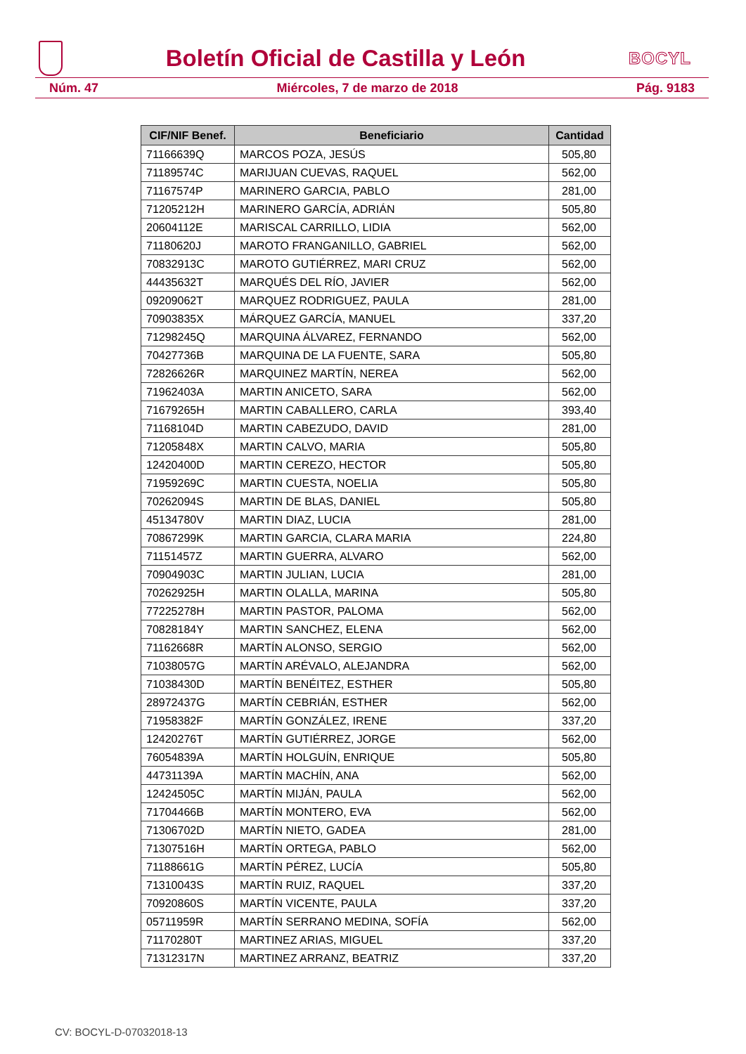Boletín Oficial de Castilla y León
BOCYL
Núm. 47 Miércoles, 7 de marzo de 2018 Pág. 9183
| CIF/NIF Benef. | Beneficiario | Cantidad |
| --- | --- | --- |
| 71166639Q | MARCOS POZA, JESÚS | 505,80 |
| 71189574C | MARIJUAN CUEVAS, RAQUEL | 562,00 |
| 71167574P | MARINERO GARCIA, PABLO | 281,00 |
| 71205212H | MARINERO GARCÍA, ADRIÁN | 505,80 |
| 20604112E | MARISCAL CARRILLO, LIDIA | 562,00 |
| 71180620J | MAROTO FRANGANILLO, GABRIEL | 562,00 |
| 70832913C | MAROTO GUTIÉRREZ, MARI CRUZ | 562,00 |
| 44435632T | MARQUÉS DEL RÍO, JAVIER | 562,00 |
| 09209062T | MARQUEZ RODRIGUEZ, PAULA | 281,00 |
| 70903835X | MÁRQUEZ GARCÍA, MANUEL | 337,20 |
| 71298245Q | MARQUINA ÁLVAREZ, FERNANDO | 562,00 |
| 70427736B | MARQUINA DE LA FUENTE, SARA | 505,80 |
| 72826626R | MARQUINEZ MARTÍN, NEREA | 562,00 |
| 71962403A | MARTIN ANICETO, SARA | 562,00 |
| 71679265H | MARTIN CABALLERO, CARLA | 393,40 |
| 71168104D | MARTIN CABEZUDO, DAVID | 281,00 |
| 71205848X | MARTIN CALVO, MARIA | 505,80 |
| 12420400D | MARTIN CEREZO, HECTOR | 505,80 |
| 71959269C | MARTIN CUESTA, NOELIA | 505,80 |
| 70262094S | MARTIN DE BLAS, DANIEL | 505,80 |
| 45134780V | MARTIN DIAZ, LUCIA | 281,00 |
| 70867299K | MARTIN GARCIA, CLARA MARIA | 224,80 |
| 71151457Z | MARTIN GUERRA, ALVARO | 562,00 |
| 70904903C | MARTIN JULIAN, LUCIA | 281,00 |
| 70262925H | MARTIN OLALLA, MARINA | 505,80 |
| 77225278H | MARTIN PASTOR, PALOMA | 562,00 |
| 70828184Y | MARTIN SANCHEZ, ELENA | 562,00 |
| 71162668R | MARTÍN ALONSO, SERGIO | 562,00 |
| 71038057G | MARTÍN ARÉVALO, ALEJANDRA | 562,00 |
| 71038430D | MARTÍN BENÉITEZ, ESTHER | 505,80 |
| 28972437G | MARTÍN CEBRIÁN, ESTHER | 562,00 |
| 71958382F | MARTÍN GONZÁLEZ, IRENE | 337,20 |
| 12420276T | MARTÍN GUTIÉRREZ, JORGE | 562,00 |
| 76054839A | MARTÍN HOLGUÍN, ENRIQUE | 505,80 |
| 44731139A | MARTÍN MACHÍN, ANA | 562,00 |
| 12424505C | MARTÍN MIJÁN, PAULA | 562,00 |
| 71704466B | MARTÍN MONTERO, EVA | 562,00 |
| 71306702D | MARTÍN NIETO, GADEA | 281,00 |
| 71307516H | MARTÍN ORTEGA, PABLO | 562,00 |
| 71188661G | MARTÍN PÉREZ, LUCÍA | 505,80 |
| 71310043S | MARTÍN RUIZ, RAQUEL | 337,20 |
| 70920860S | MARTÍN VICENTE, PAULA | 337,20 |
| 05711959R | MARTÍN SERRANO MEDINA, SOFÍA | 562,00 |
| 71170280T | MARTINEZ ARIAS, MIGUEL | 337,20 |
| 71312317N | MARTINEZ ARRANZ, BEATRIZ | 337,20 |
CV: BOCYL-D-07032018-13